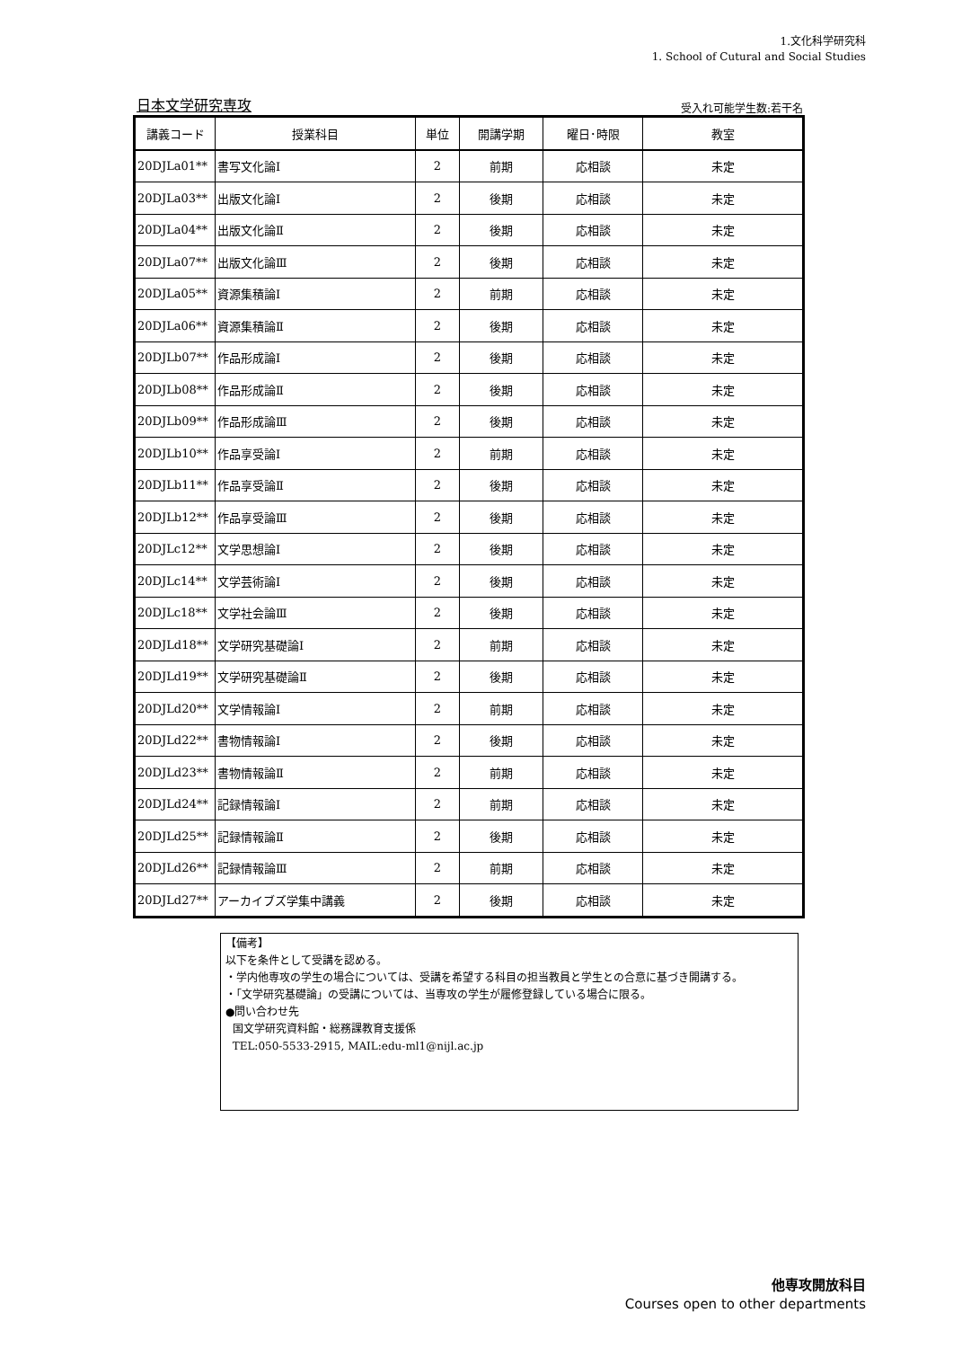1.文化科学研究科
1. School of Cutural and Social Studies
日本文学研究専攻
受入れ可能学生数:若干名
| 講義コード | 授業科目 | 単位 | 開講学期 | 曜日･時限 | 教室 |
| --- | --- | --- | --- | --- | --- |
| 20DJLa01** | 書写文化論Ⅰ | 2 | 前期 | 応相談 | 未定 |
| 20DJLa03** | 出版文化論Ⅰ | 2 | 後期 | 応相談 | 未定 |
| 20DJLa04** | 出版文化論Ⅱ | 2 | 後期 | 応相談 | 未定 |
| 20DJLa07** | 出版文化論Ⅲ | 2 | 後期 | 応相談 | 未定 |
| 20DJLa05** | 資源集積論Ⅰ | 2 | 前期 | 応相談 | 未定 |
| 20DJLa06** | 資源集積論Ⅱ | 2 | 後期 | 応相談 | 未定 |
| 20DJLb07** | 作品形成論Ⅰ | 2 | 後期 | 応相談 | 未定 |
| 20DJLb08** | 作品形成論Ⅱ | 2 | 後期 | 応相談 | 未定 |
| 20DJLb09** | 作品形成論Ⅲ | 2 | 後期 | 応相談 | 未定 |
| 20DJLb10** | 作品享受論Ⅰ | 2 | 前期 | 応相談 | 未定 |
| 20DJLb11** | 作品享受論Ⅱ | 2 | 後期 | 応相談 | 未定 |
| 20DJLb12** | 作品享受論Ⅲ | 2 | 後期 | 応相談 | 未定 |
| 20DJLc12** | 文学思想論Ⅰ | 2 | 後期 | 応相談 | 未定 |
| 20DJLc14** | 文学芸術論Ⅰ | 2 | 後期 | 応相談 | 未定 |
| 20DJLc18** | 文学社会論Ⅲ | 2 | 後期 | 応相談 | 未定 |
| 20DJLd18** | 文学研究基礎論Ⅰ | 2 | 前期 | 応相談 | 未定 |
| 20DJLd19** | 文学研究基礎論Ⅱ | 2 | 後期 | 応相談 | 未定 |
| 20DJLd20** | 文学情報論Ⅰ | 2 | 前期 | 応相談 | 未定 |
| 20DJLd22** | 書物情報論Ⅰ | 2 | 後期 | 応相談 | 未定 |
| 20DJLd23** | 書物情報論Ⅱ | 2 | 前期 | 応相談 | 未定 |
| 20DJLd24** | 記録情報論Ⅰ | 2 | 前期 | 応相談 | 未定 |
| 20DJLd25** | 記録情報論Ⅱ | 2 | 後期 | 応相談 | 未定 |
| 20DJLd26** | 記録情報論Ⅲ | 2 | 前期 | 応相談 | 未定 |
| 20DJLd27** | アーカイブズ学集中講義 | 2 | 後期 | 応相談 | 未定 |
【備考】
以下を条件として受講を認める。
・学内他専攻の学生の場合については、受講を希望する科目の担当教員と学生との合意に基づき開講する。
・「文学研究基礎論」の受講については、当専攻の学生が履修登録している場合に限る。
●問い合わせ先
国文学研究資料館・総務課教育支援係
TEL:050-5533-2915, MAIL:edu-ml1@nijl.ac.jp
他専攻開放科目
Courses open to other departments